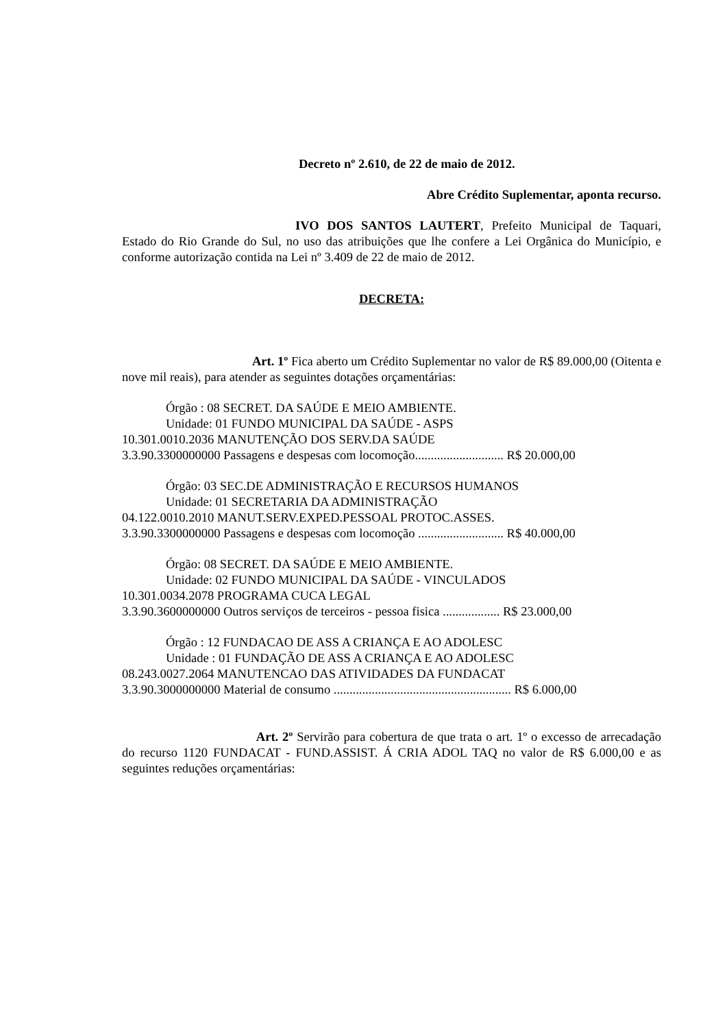Decreto nº 2.610, de 22 de maio de 2012.
Abre Crédito Suplementar, aponta recurso.
IVO DOS SANTOS LAUTERT, Prefeito Municipal de Taquari, Estado do Rio Grande do Sul, no uso das atribuições que lhe confere a Lei Orgânica do Município, e conforme autorização contida na Lei nº 3.409 de 22 de maio de 2012.
DECRETA:
Art. 1º Fica aberto um Crédito Suplementar no valor de R$ 89.000,00 (Oitenta e nove mil reais), para atender as seguintes dotações orçamentárias:
Órgão : 08 SECRET. DA SAÚDE E MEIO AMBIENTE.
Unidade: 01 FUNDO MUNICIPAL DA SAÚDE - ASPS
10.301.0010.2036 MANUTENÇÃO DOS SERV.DA SAÚDE
3.3.90.3300000000 Passagens e despesas com locomoção............................ R$ 20.000,00
Órgão: 03 SEC.DE ADMINISTRAÇÃO E RECURSOS HUMANOS
Unidade: 01 SECRETARIA DA ADMINISTRAÇÃO
04.122.0010.2010 MANUT.SERV.EXPED.PESSOAL PROTOC.ASSES.
3.3.90.3300000000 Passagens e despesas com locomoção ........................... R$ 40.000,00
Órgão: 08 SECRET. DA SAÚDE E MEIO AMBIENTE.
Unidade: 02 FUNDO MUNICIPAL DA SAÚDE - VINCULADOS
10.301.0034.2078 PROGRAMA CUCA LEGAL
3.3.90.3600000000 Outros serviços de terceiros - pessoa fisica .................. R$ 23.000,00
Órgão : 12 FUNDACAO DE ASS A CRIANÇA E AO ADOLESC
Unidade : 01 FUNDAÇÃO DE ASS A CRIANÇA E AO ADOLESC
08.243.0027.2064 MANUTENCAO DAS ATIVIDADES DA FUNDACAT
3.3.90.3000000000 Material de consumo ........................................................ R$ 6.000,00
Art. 2º Servirão para cobertura de que trata o art. 1º o excesso de arrecadação do recurso 1120 FUNDACAT - FUND.ASSIST. Á CRIA ADOL TAQ no valor de R$ 6.000,00 e as seguintes reduções orçamentárias: